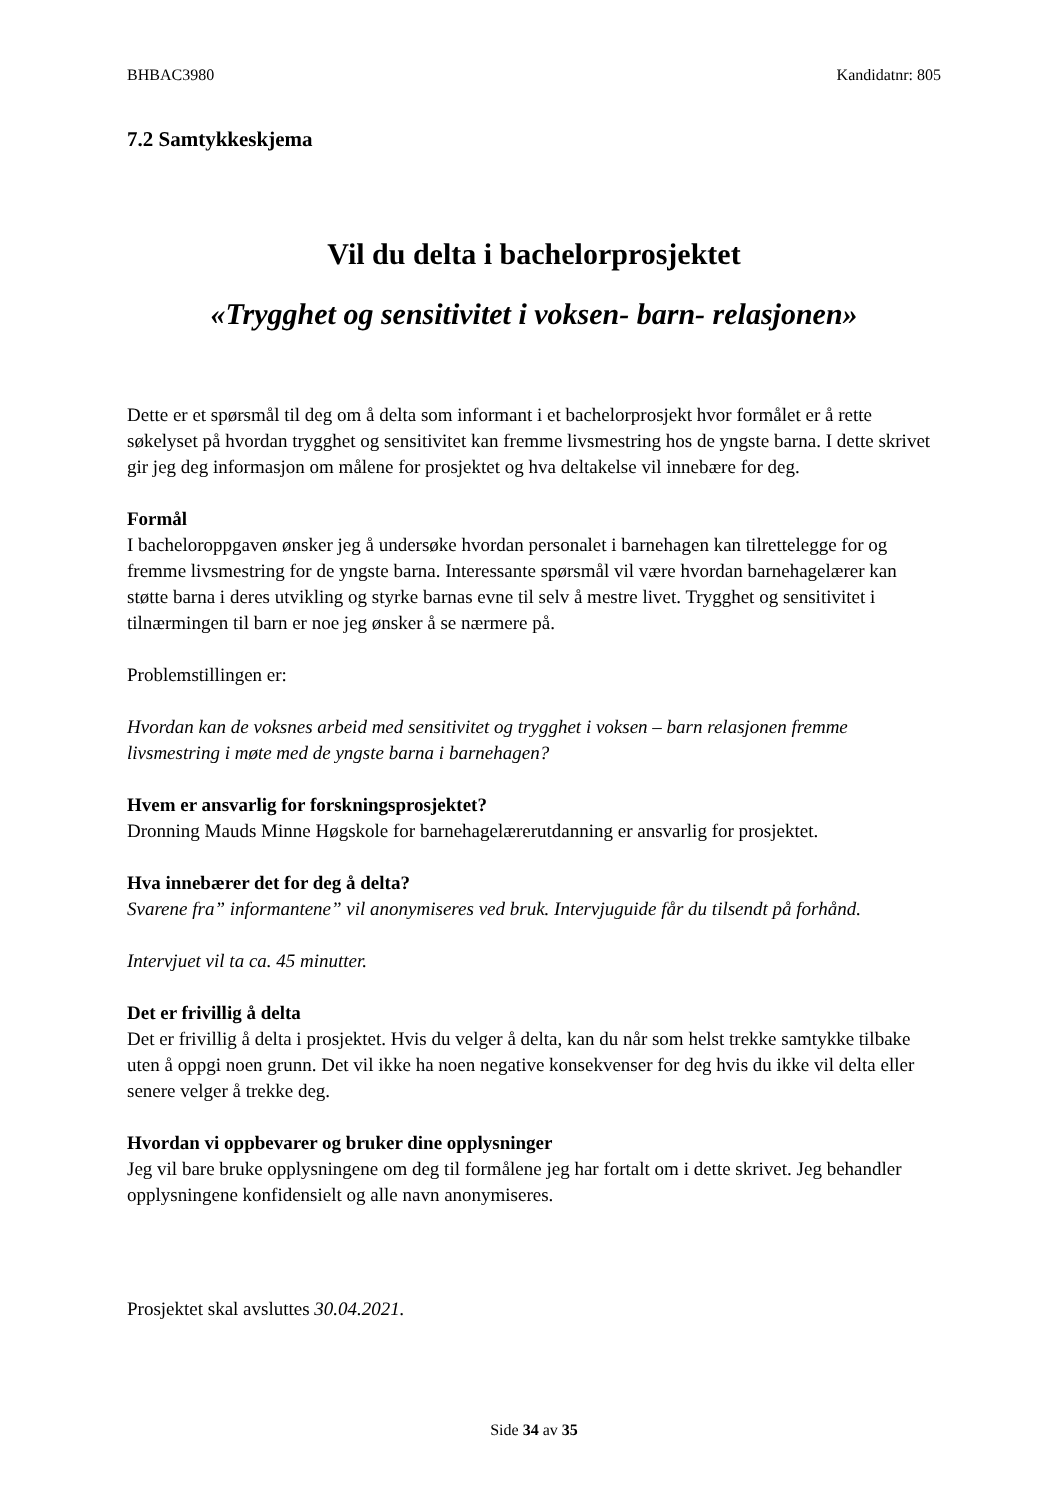BHBAC3980 Kandidatnr: 805
7.2 Samtykkeskjema
Vil du delta i bachelorprosjektet
«Trygghet og sensitivitet i voksen- barn- relasjonen»
Dette er et spørsmål til deg om å delta som informant i et bachelorprosjekt hvor formålet er å rette søkelyset på hvordan trygghet og sensitivitet kan fremme livsmestring hos de yngste barna. I dette skrivet gir jeg deg informasjon om målene for prosjektet og hva deltakelse vil innebære for deg.
Formål
I bacheloroppgaven ønsker jeg å undersøke hvordan personalet i barnehagen kan tilrettelegge for og fremme livsmestring for de yngste barna. Interessante spørsmål vil være hvordan barnehagelærer kan støtte barna i deres utvikling og styrke barnas evne til selv å mestre livet. Trygghet og sensitivitet i tilnærmingen til barn er noe jeg ønsker å se nærmere på.
Problemstillingen er:
Hvordan kan de voksnes arbeid med sensitivitet og trygghet i voksen – barn relasjonen fremme livsmestring i møte med de yngste barna i barnehagen?
Hvem er ansvarlig for forskningsprosjektet?
Dronning Mauds Minne Høgskole for barnehagelærerutdanning er ansvarlig for prosjektet.
Hva innebærer det for deg å delta?
Svarene fra” informantene” vil anonymiseres ved bruk. Intervjuguide får du tilsendt på forhånd.
Intervjuet vil ta ca. 45 minutter.
Det er frivillig å delta
Det er frivillig å delta i prosjektet. Hvis du velger å delta, kan du når som helst trekke samtykke tilbake uten å oppgi noen grunn. Det vil ikke ha noen negative konsekvenser for deg hvis du ikke vil delta eller senere velger å trekke deg.
Hvordan vi oppbevarer og bruker dine opplysninger
Jeg vil bare bruke opplysningene om deg til formålene jeg har fortalt om i dette skrivet. Jeg behandler opplysningene konfidensielt og alle navn anonymiseres.
Prosjektet skal avsluttes 30.04.2021.
Side 34 av 35